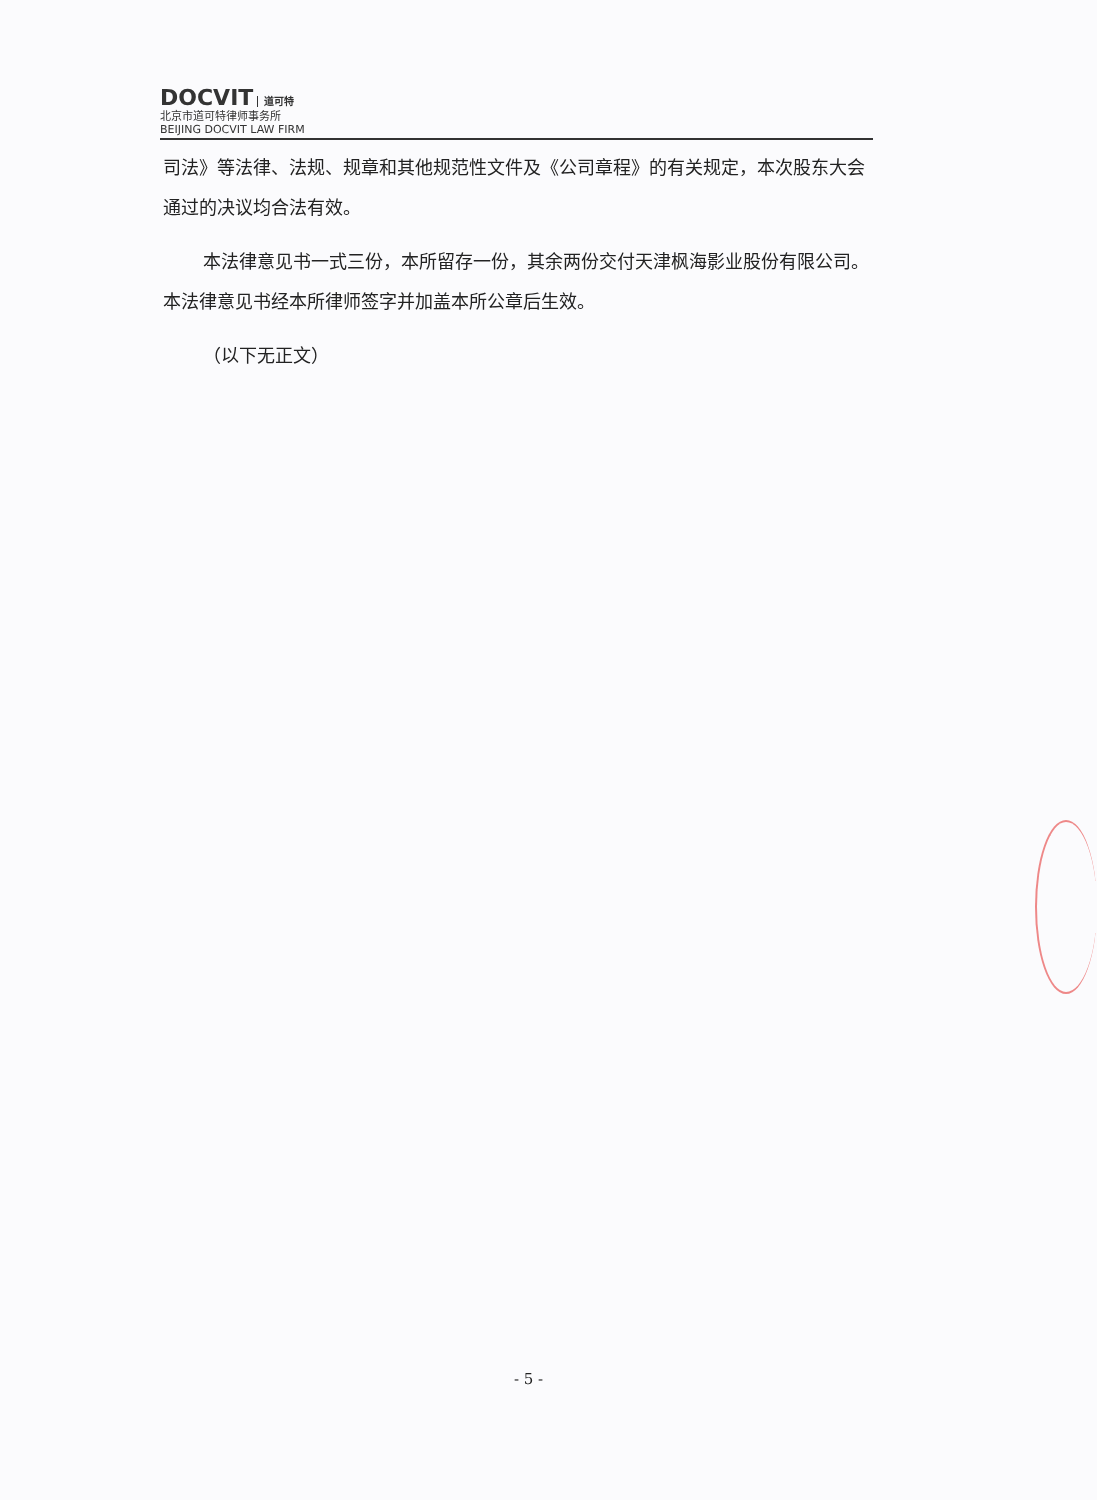DOCVIT 道可特
北京市道可特律师事务所
BEIJING DOCVIT LAW FIRM
司法》等法律、法规、规章和其他规范性文件及《公司章程》的有关规定，本次股东大会通过的决议均合法有效。
本法律意见书一式三份，本所留存一份，其余两份交付天津枫海影业股份有限公司。本法律意见书经本所律师签字并加盖本所公章后生效。
（以下无正文）
- 5 -